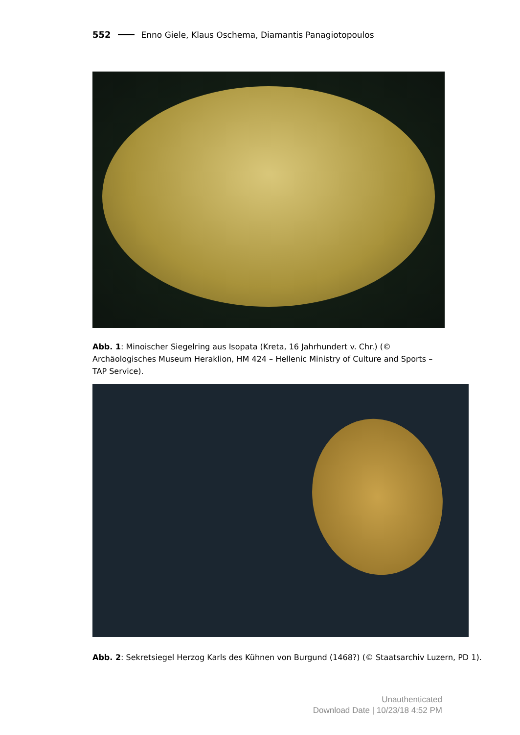552 Enno Giele, Klaus Oschema, Diamantis Panagiotopoulos
Abb. 1: Minoischer Siegelring aus Isopata (Kreta, 16 Jahrhundert v. Chr.) (© Archäologisches Museum Heraklion, HM 424 – Hellenic Ministry of Culture and Sports – TAP Service).
Abb. 2: Sekretsiegel Herzog Karls des Kühnen von Burgund (1468?) (© Staatsarchiv Luzern, PD 1).
Unauthenticated
Download Date | 10/23/18 4:52 PM